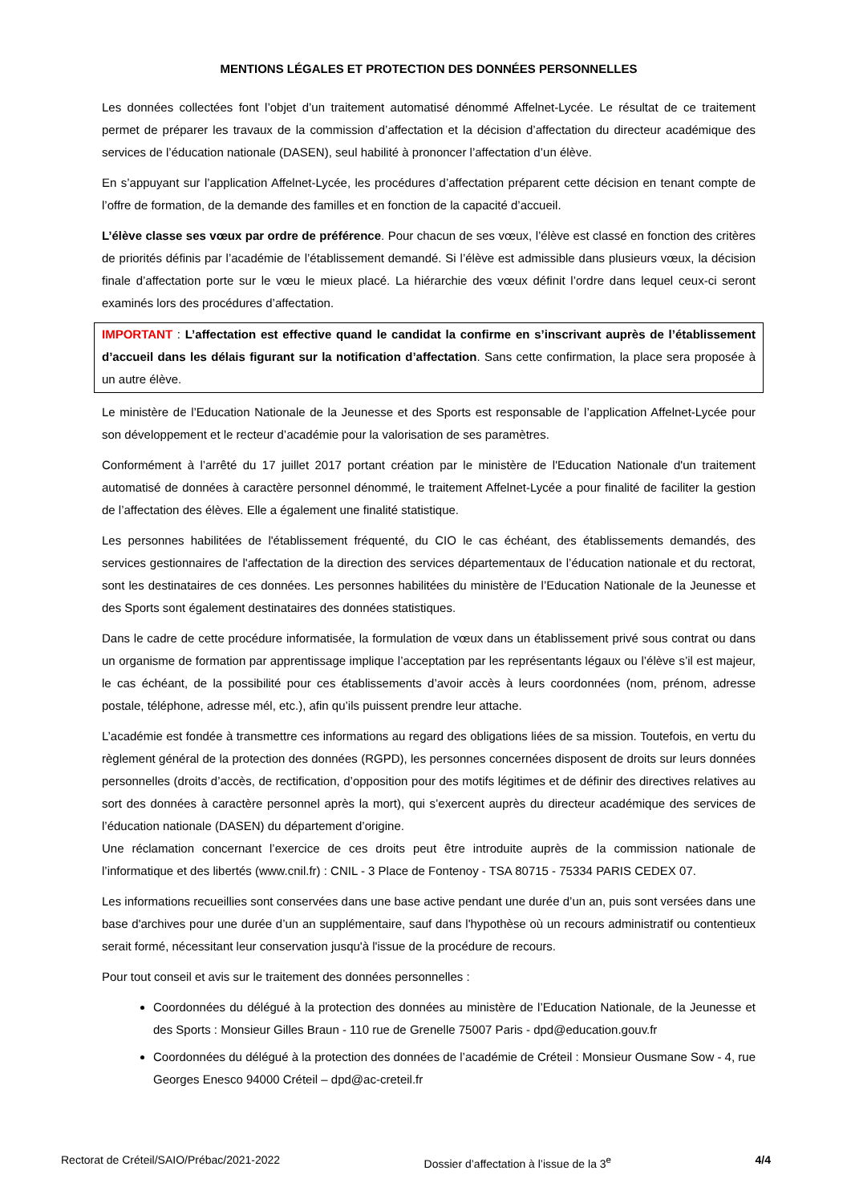MENTIONS LÉGALES ET PROTECTION DES DONNÉES PERSONNELLES
Les données collectées font l’objet d’un traitement automatisé dénommé Affelnet-Lycée. Le résultat de ce traitement permet de préparer les travaux de la commission d’affectation et la décision d’affectation du directeur académique des services de l’éducation nationale (DASEN), seul habilité à prononcer l’affectation d’un élève.
En s’appuyant sur l’application Affelnet-Lycée, les procédures d’affectation préparent cette décision en tenant compte de l’offre de formation, de la demande des familles et en fonction de la capacité d’accueil.
L’élève classe ses vœux par ordre de préférence. Pour chacun de ses vœux, l’élève est classé en fonction des critères de priorités définis par l’académie de l’établissement demandé. Si l’élève est admissible dans plusieurs vœux, la décision finale d’affectation porte sur le vœu le mieux placé. La hiérarchie des vœux définit l’ordre dans lequel ceux-ci seront examinés lors des procédures d’affectation.
IMPORTANT : L’affectation est effective quand le candidat la confirme en s’inscrivant auprès de l’établissement d’accueil dans les délais figurant sur la notification d’affectation. Sans cette confirmation, la place sera proposée à un autre élève.
Le ministère de l’Education Nationale de la Jeunesse et des Sports est responsable de l’application Affelnet-Lycée pour son développement et le recteur d’académie pour la valorisation de ses paramètres.
Conformément à l’arrêté du 17 juillet 2017 portant création par le ministère de l'Education Nationale d'un traitement automatisé de données à caractère personnel dénommé, le traitement Affelnet-Lycée a pour finalité de faciliter la gestion de l’affectation des élèves. Elle a également une finalité statistique.
Les personnes habilitées de l'établissement fréquenté, du CIO le cas échéant, des établissements demandés, des services gestionnaires de l'affectation de la direction des services départementaux de l’éducation nationale et du rectorat, sont les destinataires de ces données. Les personnes habilitées du ministère de l’Education Nationale de la Jeunesse et des Sports sont également destinataires des données statistiques.
Dans le cadre de cette procédure informatisée, la formulation de vœux dans un établissement privé sous contrat ou dans un organisme de formation par apprentissage implique l’acceptation par les représentants légaux ou l’élève s’il est majeur, le cas échéant, de la possibilité pour ces établissements d’avoir accès à leurs coordonnées (nom, prénom, adresse postale, téléphone, adresse mél, etc.), afin qu’ils puissent prendre leur attache.
L’académie est fondée à transmettre ces informations au regard des obligations liées de sa mission. Toutefois, en vertu du règlement général de la protection des données (RGPD), les personnes concernées disposent de droits sur leurs données personnelles (droits d’accès, de rectification, d’opposition pour des motifs légitimes et de définir des directives relatives au sort des données à caractère personnel après la mort), qui s’exercent auprès du directeur académique des services de l’éducation nationale (DASEN) du département d’origine.
Une réclamation concernant l’exercice de ces droits peut être introduite auprès de la commission nationale de l’informatique et des libertés (www.cnil.fr) : CNIL - 3 Place de Fontenoy - TSA 80715 - 75334 PARIS CEDEX 07.
Les informations recueillies sont conservées dans une base active pendant une durée d’un an, puis sont versées dans une base d'archives pour une durée d’un an supplémentaire, sauf dans l'hypothèse où un recours administratif ou contentieux serait formé, nécessitant leur conservation jusqu'à l'issue de la procédure de recours.
Pour tout conseil et avis sur le traitement des données personnelles :
Coordonnées du délégué à la protection des données au ministère de l’Education Nationale, de la Jeunesse et des Sports : Monsieur Gilles Braun - 110 rue de Grenelle 75007 Paris - dpd@education.gouv.fr
Coordonnées du délégué à la protection des données de l’académie de Créteil : Monsieur Ousmane Sow - 4, rue Georges Enesco 94000 Créteil – dpd@ac-creteil.fr
Rectorat de Créteil/SAIO/Prébac/2021-2022 Dossier d’affectation à l’issue de la 3<sup>e</sup> 4/4